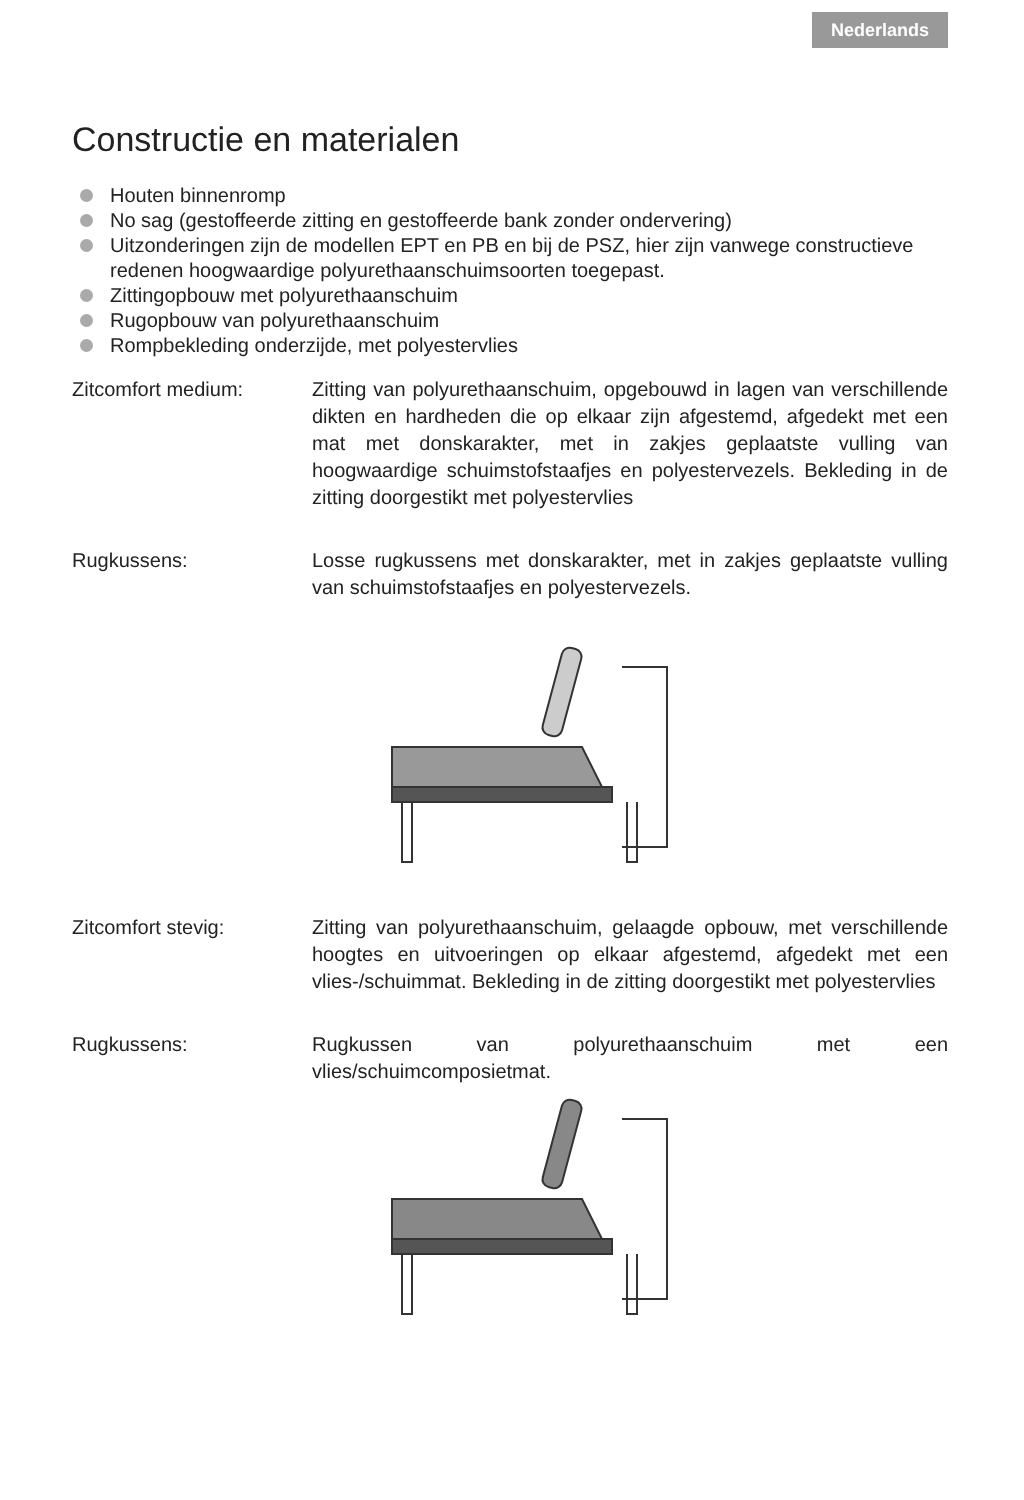Nederlands
Constructie en materialen
Houten binnenromp
No sag (gestoffeerde zitting en gestoffeerde bank zonder ondervering)
Uitzonderingen zijn de modellen EPT en PB en bij de PSZ, hier zijn vanwege constructieve redenen hoogwaardige polyurethaanschuimsoorten toegepast.
Zittingopbouw met polyurethaanschuim
Rugopbouw van polyurethaanschuim
Rompbekleding onderzijde, met polyestervlies
Zitcomfort medium: Zitting van polyurethaanschuim, opgebouwd in lagen van verschillende dikten en hardheden die op elkaar zijn afgestemd, afgedekt met een mat met donskarakter, met in zakjes geplaatste vulling van hoogwaardige schuimstofstaafjes en polyestervezels. Bekleding in de zitting doorgestikt met polyestervlies
Rugkussens: Losse rugkussens met donskarakter, met in zakjes geplaatste vulling van schuimstofstaafjes en polyestervezels.
Zitcomfort stevig: Zitting van polyurethaanschuim, gelaagde opbouw, met verschillende hoogtes en uitvoeringen op elkaar afgestemd, afgedekt met een vlies-/schuimmat. Bekleding in de zitting doorgestikt met polyestervlies
Rugkussens: Rugkussen van polyurethaanschuim met een vlies/schuimcomposietmat.